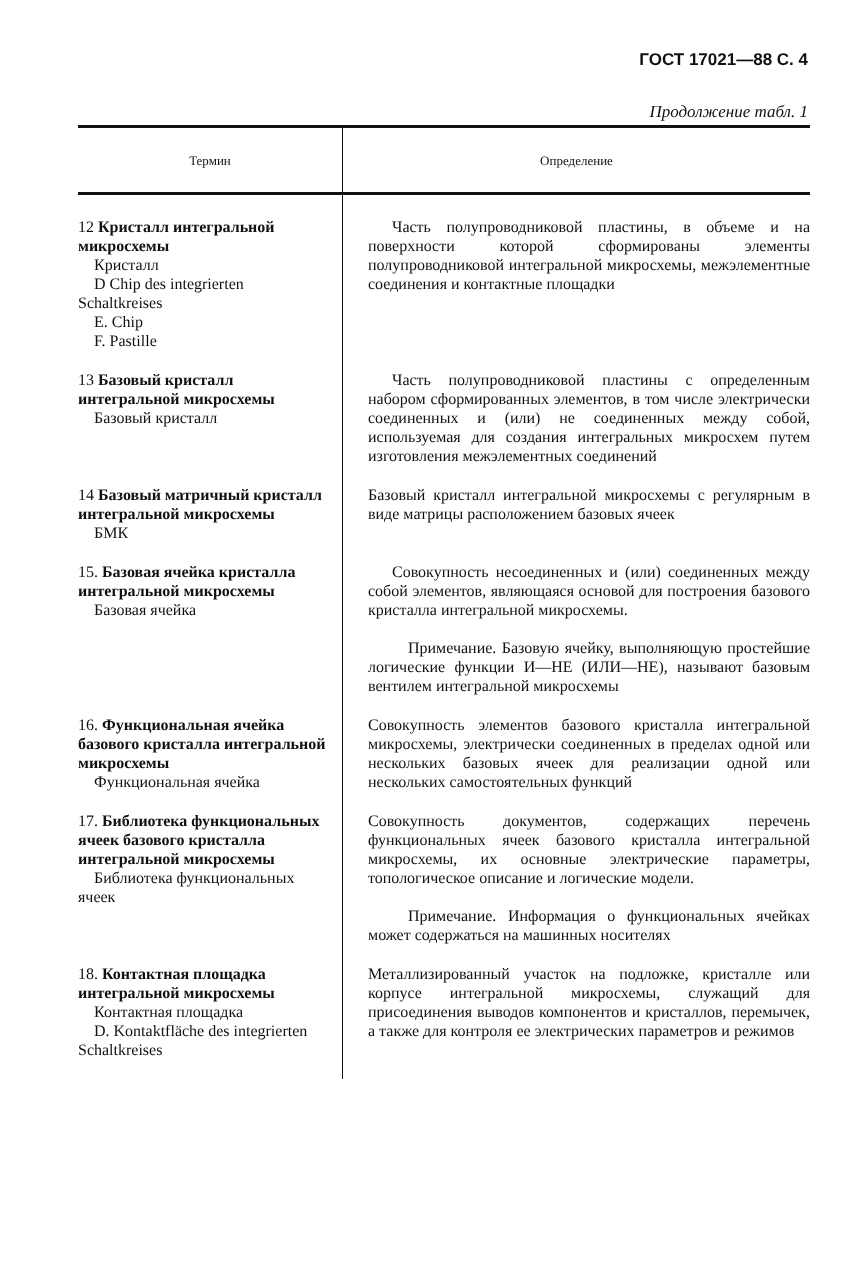ГОСТ 17021—88 С. 4
Продолжение табл. 1
| Термин | Определение |
| --- | --- |
| 12 Кристалл интегральной микросхемы Кристалл D Chip des integrierten Schaltkreises E. Chip F. Pastille | Часть полупроводниковой пластины, в объеме и на поверхности которой сформированы элементы полупроводниковой интегральной микросхемы, межэлементные соединения и контактные площадки |
| 13 Базовый кристалл интегральной микросхемы Базовый кристалл | Часть полупроводниковой пластины с определенным набором сформированных элементов, в том числе электрически соединенных и (или) не соединенных между собой, используемая для создания интегральных микросхем путем изготовления межэлементных соединений |
| 14 Базовый матричный кристалл интегральной микросхемы БМК | Базовый кристалл интегральной микросхемы с регулярным в виде матрицы расположением базовых ячеек |
| 15. Базовая ячейка кристалла интегральной микросхемы Базовая ячейка | Совокупность несоединенных и (или) соединенных между собой элементов, являющаяся основой для построения базового кристалла интегральной микросхемы. Примечание. Базовую ячейку, выполняющую простейшие логические функции И—НЕ (ИЛИ—НЕ), называют базовым вентилем интегральной микросхемы |
| 16. Функциональная ячейка базового кристалла интегральной микросхемы Функциональная ячейка | Совокупность элементов базового кристалла интегральной микросхемы, электрически соединенных в пределах одной или нескольких базовых ячеек для реализации одной или нескольких самостоятельных функций |
| 17. Библиотека функциональных ячеек базового кристалла интегральной микросхемы Библиотека функциональных ячеек | Совокупность документов, содержащих перечень функциональных ячеек базового кристалла интегральной микросхемы, их основные электрические параметры, топологическое описание и логические модели. Примечание. Информация о функциональных ячейках может содержаться на машинных носителях |
| 18. Контактная площадка интегральной микросхемы Контактная площадка D. Kontaktfläche des integrierten Schaltkreises | Металлизированный участок на подложке, кристалле или корпусе интегральной микросхемы, служащий для присоединения выводов компонентов и кристаллов, перемычек, а также для контроля ее электрических параметров и режимов |